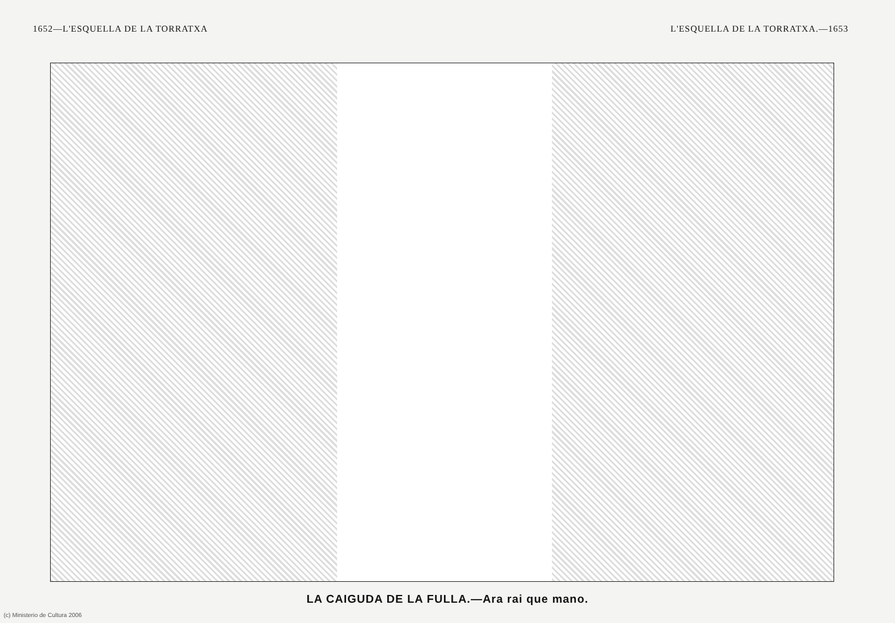1652—L'ESQUELLA DE LA TORRATXA L'ESQUELLA DE LA TORRATXA.—1653
LA CAIGUDA DE LA FULLA.—Ara rai que mano.
(c) Ministerio de Cultura 2006